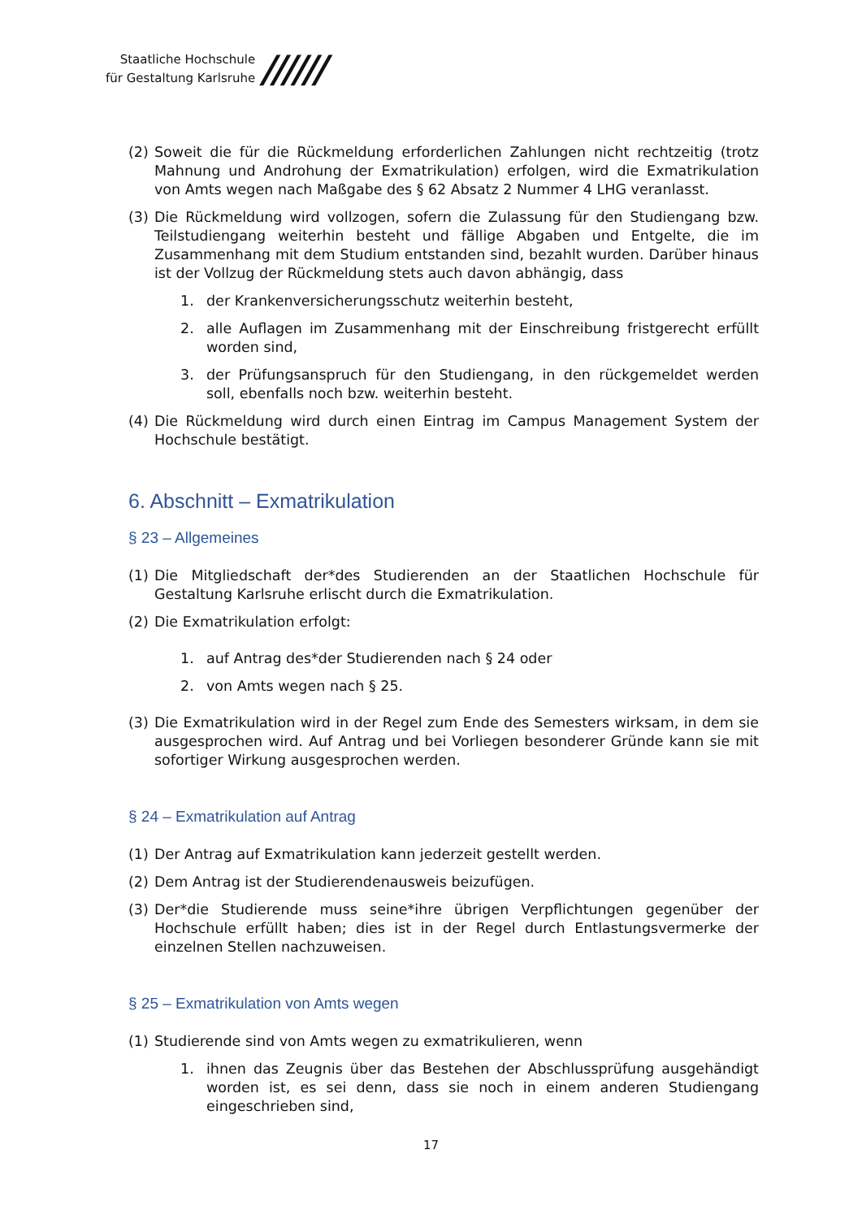Staatliche Hochschule
für Gestaltung Karlsruhe
//////
(2) Soweit die für die Rückmeldung erforderlichen Zahlungen nicht rechtzeitig (trotz Mahnung und Androhung der Exmatrikulation) erfolgen, wird die Exmatrikulation von Amts wegen nach Maßgabe des § 62 Absatz 2 Nummer 4 LHG veranlasst.
(3) Die Rückmeldung wird vollzogen, sofern die Zulassung für den Studiengang bzw. Teilstudiengang weiterhin besteht und fällige Abgaben und Entgelte, die im Zusammenhang mit dem Studium entstanden sind, bezahlt wurden. Darüber hinaus ist der Vollzug der Rückmeldung stets auch davon abhängig, dass
1. der Krankenversicherungsschutz weiterhin besteht,
2. alle Auflagen im Zusammenhang mit der Einschreibung fristgerecht erfüllt worden sind,
3. der Prüfungsanspruch für den Studiengang, in den rückgemeldet werden soll, ebenfalls noch bzw. weiterhin besteht.
(4) Die Rückmeldung wird durch einen Eintrag im Campus Management System der Hochschule bestätigt.
6. Abschnitt – Exmatrikulation
§ 23 – Allgemeines
(1) Die Mitgliedschaft der*des Studierenden an der Staatlichen Hochschule für Gestaltung Karlsruhe erlischt durch die Exmatrikulation.
(2) Die Exmatrikulation erfolgt:
1. auf Antrag des*der Studierenden nach § 24 oder
2. von Amts wegen nach § 25.
(3) Die Exmatrikulation wird in der Regel zum Ende des Semesters wirksam, in dem sie ausgesprochen wird. Auf Antrag und bei Vorliegen besonderer Gründe kann sie mit sofortiger Wirkung ausgesprochen werden.
§ 24 – Exmatrikulation auf Antrag
(1) Der Antrag auf Exmatrikulation kann jederzeit gestellt werden.
(2) Dem Antrag ist der Studierendenausweis beizufügen.
(3) Der*die Studierende muss seine*ihre übrigen Verpflichtungen gegenüber der Hochschule erfüllt haben; dies ist in der Regel durch Entlastungsvermerke der einzelnen Stellen nachzuweisen.
§ 25 – Exmatrikulation von Amts wegen
(1) Studierende sind von Amts wegen zu exmatrikulieren, wenn
1. ihnen das Zeugnis über das Bestehen der Abschlussprüfung ausgehändigt worden ist, es sei denn, dass sie noch in einem anderen Studiengang eingeschrieben sind,
17